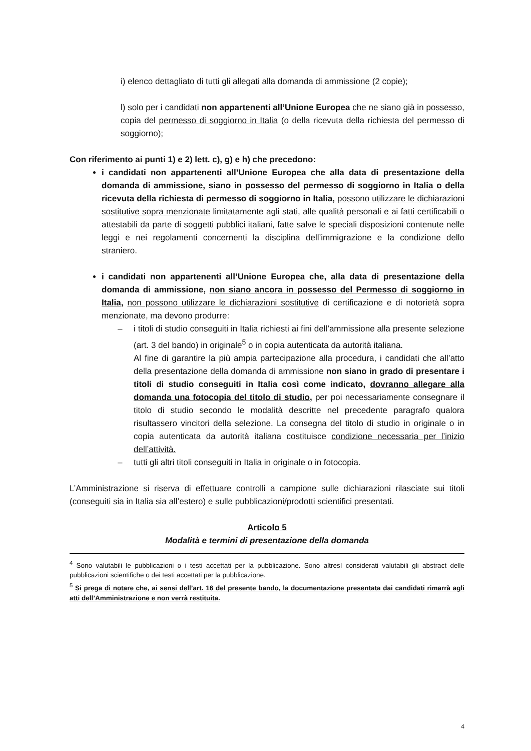i) elenco dettagliato di tutti gli allegati alla domanda di ammissione (2 copie);
l) solo per i candidati non appartenenti all’Unione Europea che ne siano già in possesso, copia del permesso di soggiorno in Italia (o della ricevuta della richiesta del permesso di soggiorno);
Con riferimento ai punti 1) e 2) lett. c), g) e h) che precedono:
i candidati non appartenenti all’Unione Europea che alla data di presentazione della domanda di ammissione, siano in possesso del permesso di soggiorno in Italia o della ricevuta della richiesta di permesso di soggiorno in Italia, possono utilizzare le dichiarazioni sostitutive sopra menzionate limitatamente agli stati, alle qualità personali e ai fatti certificabili o attestabili da parte di soggetti pubblici italiani, fatte salve le speciali disposizioni contenute nelle leggi e nei regolamenti concernenti la disciplina dell’immigrazione e la condizione dello straniero.
i candidati non appartenenti all’Unione Europea che, alla data di presentazione della domanda di ammissione, non siano ancora in possesso del Permesso di soggiorno in Italia, non possono utilizzare le dichiarazioni sostitutive di certificazione e di notorietà sopra menzionate, ma devono produrre:
– i titoli di studio conseguiti in Italia richiesti ai fini dell’ammissione alla presente selezione (art. 3 del bando) in originale<sup>5</sup> o in copia autenticata da autorità italiana.
Al fine di garantire la più ampia partecipazione alla procedura, i candidati che all’atto della presentazione della domanda di ammissione non siano in grado di presentare i titoli di studio conseguiti in Italia così come indicato, dovranno allegare alla domanda una fotocopia del titolo di studio, per poi necessariamente consegnare il titolo di studio secondo le modalità descritte nel precedente paragrafo qualora risultassero vincitori della selezione. La consegna del titolo di studio in originale o in copia autenticata da autorità italiana costituisce condizione necessaria per l’inizio dell’attività.
– tutti gli altri titoli conseguiti in Italia in originale o in fotocopia.
L’Amministrazione si riserva di effettuare controlli a campione sulle dichiarazioni rilasciate sui titoli (conseguiti sia in Italia sia all’estero) e sulle pubblicazioni/prodotti scientifici presentati.
Articolo 5
Modalità e termini di presentazione della domanda
<sup>4</sup> Sono valutabili le pubblicazioni o i testi accettati per la pubblicazione. Sono altresì considerati valutabili gli abstract delle pubblicazioni scientifiche o dei testi accettati per la pubblicazione.
<sup>5</sup> Si prega di notare che, ai sensi dell’art. 16 del presente bando, la documentazione presentata dai candidati rimarrà agli atti dell’Amministrazione e non verrà restituita.
4